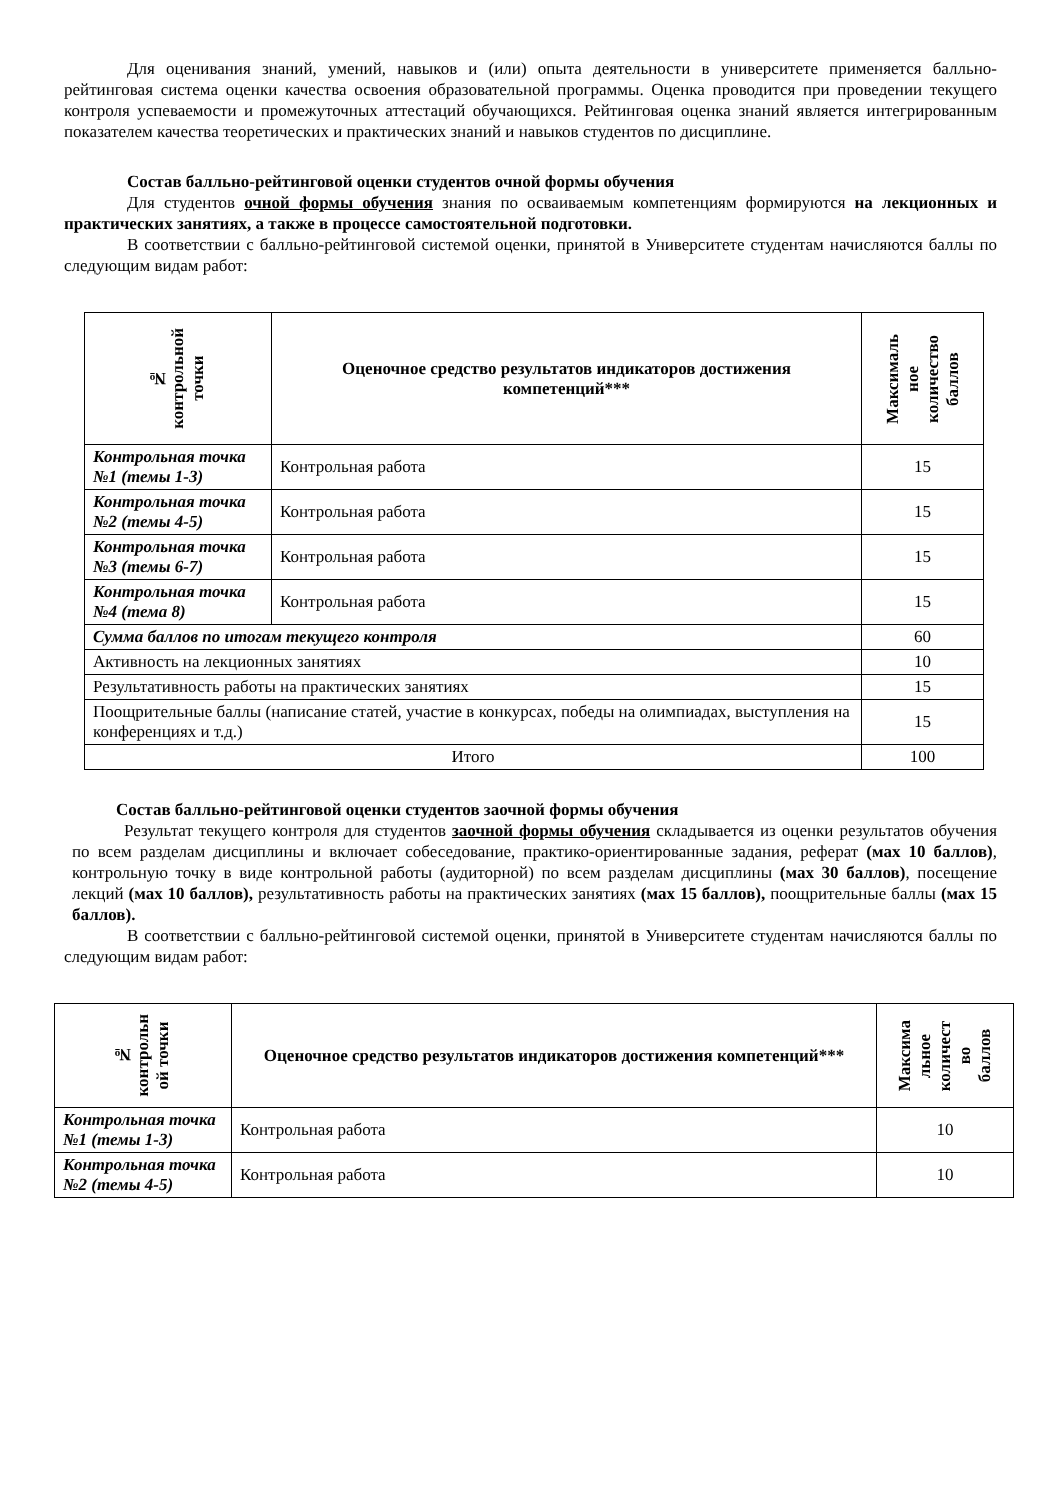Для оценивания знаний, умений, навыков и (или) опыта деятельности в университете применяется балльно-рейтинговая система оценки качества освоения образовательной программы. Оценка проводится при проведении текущего контроля успеваемости и промежуточных аттестаций обучающихся. Рейтинговая оценка знаний является интегрированным показателем качества теоретических и практических знаний и навыков студентов по дисциплине.
Состав балльно-рейтинговой оценки студентов очной формы обучения
Для студентов очной формы обучения знания по осваиваемым компетенциям формируются на лекционных и практических занятиях, а также в процессе самостоятельной подготовки.
В соответствии с балльно-рейтинговой системой оценки, принятой в Университете студентам начисляются баллы по следующим видам работ:
| № контрольной точки | Оценочное средство результатов индикаторов достижения компетенций*** | Максималь ное количество баллов |
| --- | --- | --- |
| Контрольная точка №1 (темы 1-3) | Контрольная работа | 15 |
| Контрольная точка №2 (темы 4-5) | Контрольная работа | 15 |
| Контрольная точка №3 (темы 6-7) | Контрольная работа | 15 |
| Контрольная точка №4 (тема 8) | Контрольная работа | 15 |
| Сумма баллов по итогам текущего контроля | | 60 |
| Активность на лекционных занятиях | | 10 |
| Результативность работы на практических занятиях | | 15 |
| Поощрительные баллы (написание статей, участие в конкурсах, победы на олимпиадах, выступления на конференциях и т.д.) | | 15 |
| Итого | | 100 |
Состав балльно-рейтинговой оценки студентов заочной формы обучения
Результат текущего контроля для студентов заочной формы обучения складывается из оценки результатов обучения по всем разделам дисциплины и включает собеседование, практико-ориентированные задания, реферат (мах 10 баллов), контрольную точку в виде контрольной работы (аудиторной) по всем разделам дисциплины (мах 30 баллов), посещение лекций (мах 10 баллов), результативность работы на практических занятиях (мах 15 баллов), поощрительные баллы (мах 15 баллов).
В соответствии с балльно-рейтинговой системой оценки, принятой в Университете студентам начисляются баллы по следующим видам работ:
| № контрольн ой точки | Оценочное средство результатов индикаторов достижения компетенций*** | Максима льное количест во баллов |
| --- | --- | --- |
| Контрольная точка №1 (темы 1-3) | Контрольная работа | 10 |
| Контрольная точка №2 (темы 4-5) | Контрольная работа | 10 |